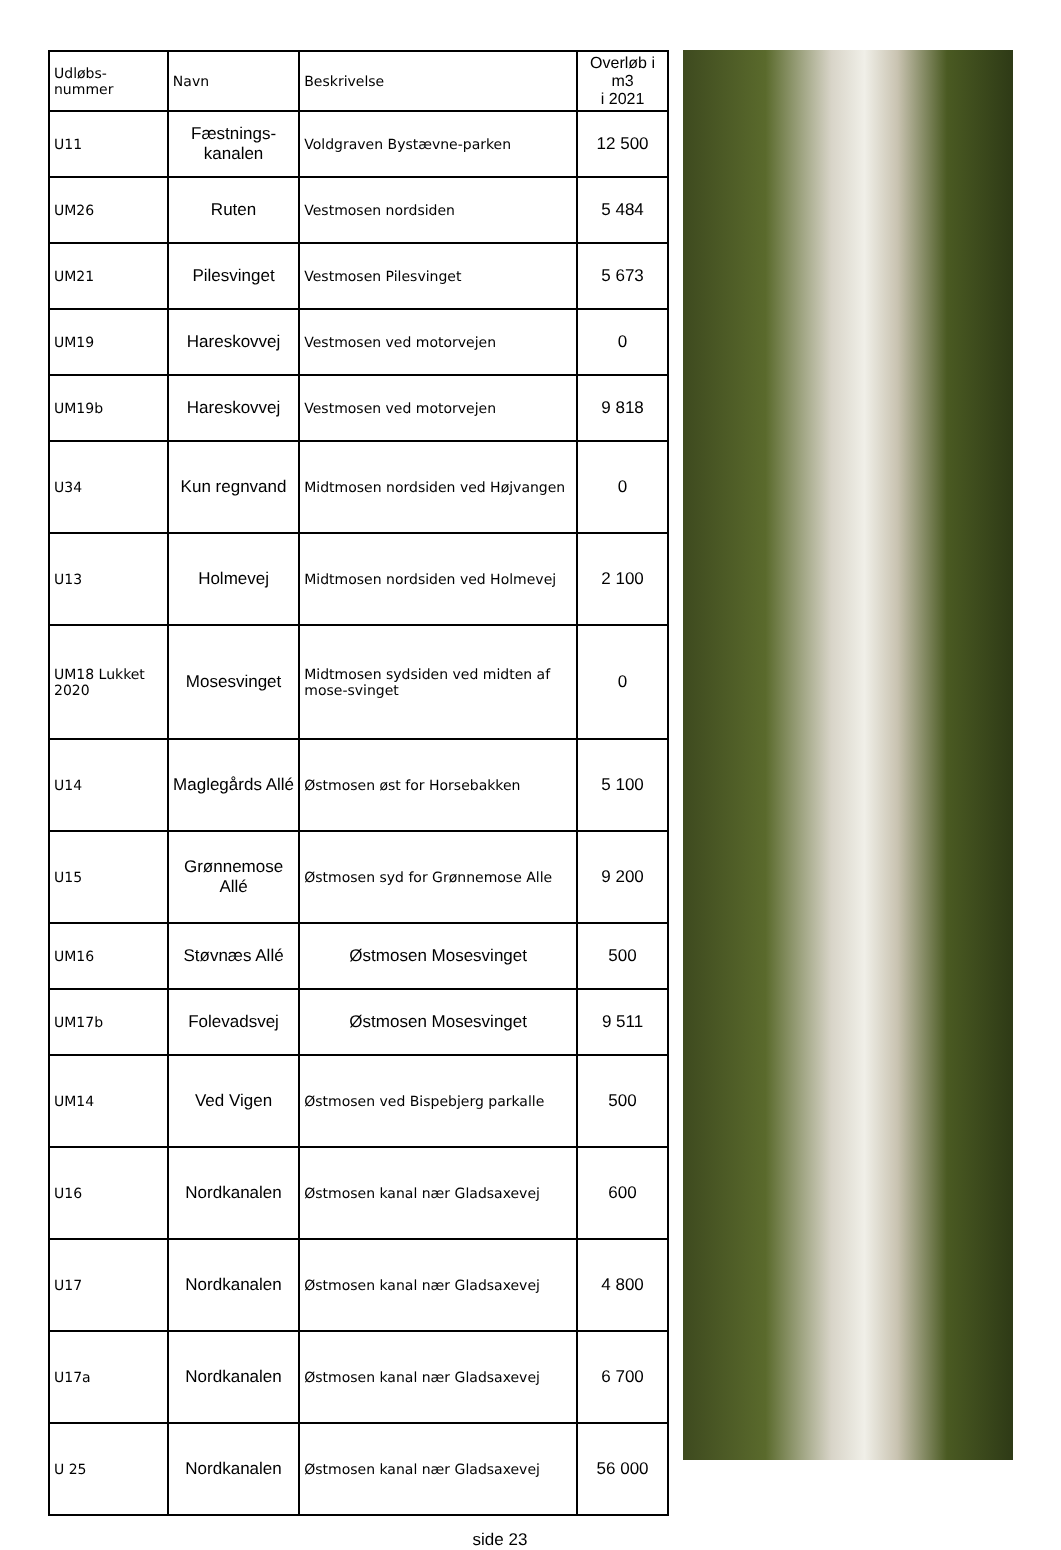| Udløbs- nummer | Navn | Beskrivelse | Overløb i m3 i 2021 |
| --- | --- | --- | --- |
| U11 | Fæstnings- kanalen | Voldgraven Bystævne-parken | 12 500 |
| UM26 | Ruten | Vestmosen nordsiden | 5 484 |
| UM21 | Pilesvinget | Vestmosen Pilesvinget | 5 673 |
| UM19 | Hareskovvej | Vestmosen ved motorvejen | 0 |
| UM19b | Hareskovvej | Vestmosen ved motorvejen | 9 818 |
| U34 | Kun regnvand | Midtmosen nordsiden ved Højvangen | 0 |
| U13 | Holmevej | Midtmosen nordsiden ved Holmevej | 2 100 |
| UM18 Lukket 2020 | Mosesvinget | Midtmosen sydsiden ved midten af mose-svinget | 0 |
| U14 | Maglegårds Allé | Østmosen øst for Horsebakken | 5 100 |
| U15 | Grønnemose Allé | Østmosen syd for Grønnemose Alle | 9 200 |
| UM16 | Støvnæs Allé | Østmosen Mosesvinget | 500 |
| UM17b | Folevadsvej | Østmosen Mosesvinget | 9 511 |
| UM14 | Ved Vigen | Østmosen ved Bispebjerg parkalle | 500 |
| U16 | Nordkanalen | Østmosen kanal nær Gladsaxevej | 600 |
| U17 | Nordkanalen | Østmosen kanal nær Gladsaxevej | 4 800 |
| U17a | Nordkanalen | Østmosen kanal nær Gladsaxevej | 6 700 |
| U 25 | Nordkanalen | Østmosen kanal nær Gladsaxevej | 56 000 |
side 23